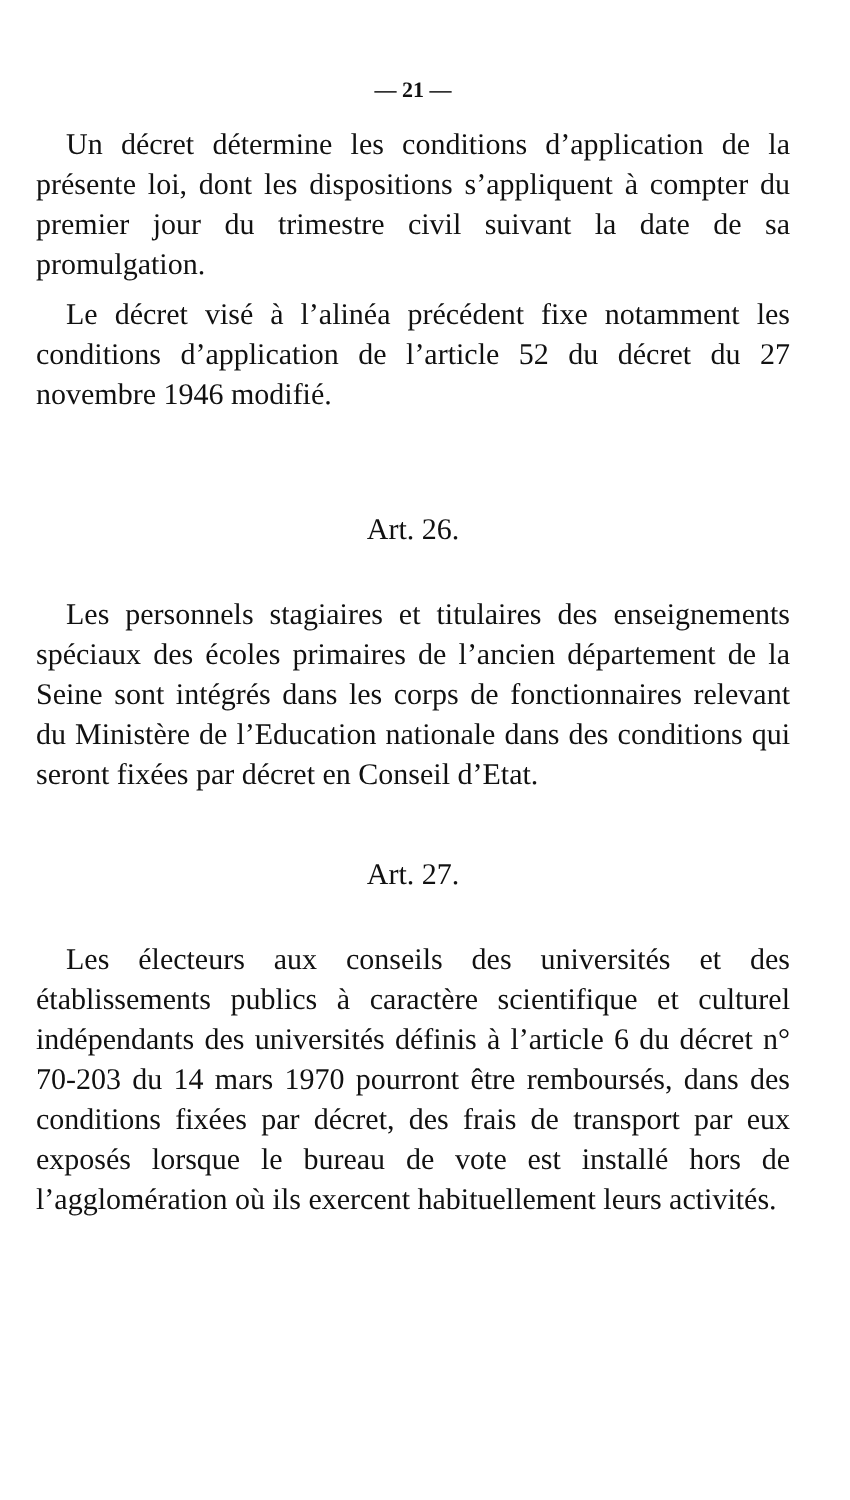— 21 —
Un décret détermine les conditions d’application de la présente loi, dont les dispositions s’appliquent à compter du premier jour du trimestre civil suivant la date de sa promulgation.
Le décret visé à l’alinéa précédent fixe notamment les conditions d’application de l’article 52 du décret du 27 novembre 1946 modifié.
Art. 26.
Les personnels stagiaires et titulaires des enseignements spéciaux des écoles primaires de l’ancien département de la Seine sont intégrés dans les corps de fonctionnaires relevant du Ministère de l’Education nationale dans des conditions qui seront fixées par décret en Conseil d’Etat.
Art. 27.
Les électeurs aux conseils des universités et des établissements publics à caractère scientifique et culturel indépendants des universités définis à l’article 6 du décret n° 70-203 du 14 mars 1970 pourront être remboursés, dans des conditions fixées par décret, des frais de transport par eux exposés lorsque le bureau de vote est installé hors de l’agglomération où ils exercent habituellement leurs activités.